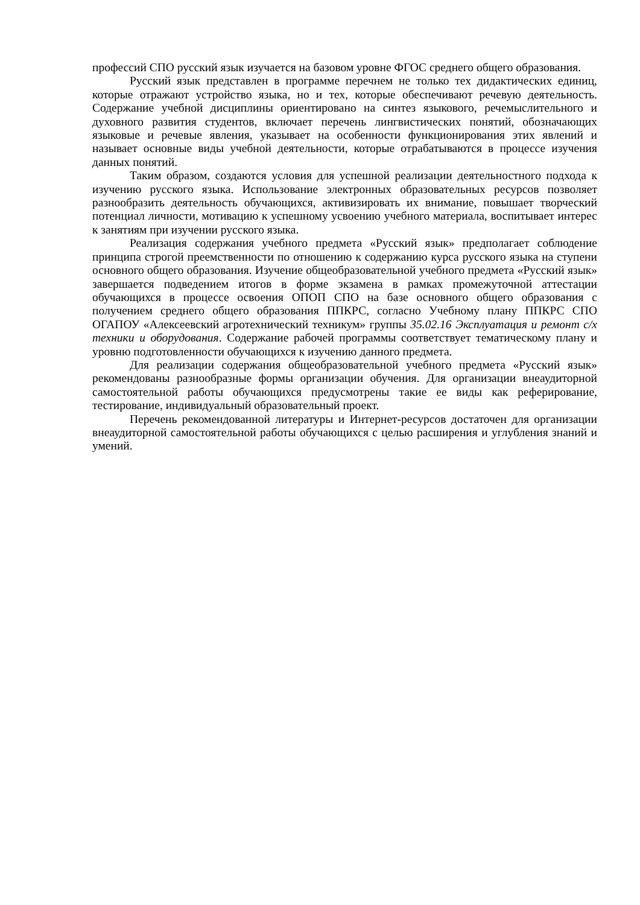профессий СПО русский язык изучается на базовом уровне ФГОС среднего общего образования.
Русский язык представлен в программе перечнем не только тех дидактических единиц, которые отражают устройство языка, но и тех, которые обеспечивают речевую деятельность. Содержание учебной дисциплины ориентировано на синтез языкового, речемыслительного и духовного развития студентов, включает перечень лингвистических понятий, обозначающих языковые и речевые явления, указывает на особенности функционирования этих явлений и называет основные виды учебной деятельности, которые отрабатываются в процессе изучения данных понятий.
Таким образом, создаются условия для успешной реализации деятельностного подхода к изучению русского языка. Использование электронных образовательных ресурсов позволяет разнообразить деятельность обучающихся, активизировать их внимание, повышает творческий потенциал личности, мотивацию к успешному усвоению учебного материала, воспитывает интерес к занятиям при изучении русского языка.
Реализация содержания учебного предмета «Русский язык» предполагает соблюдение принципа строгой преемственности по отношению к содержанию курса русского языка на ступени основного общего образования. Изучение общеобразовательной учебного предмета «Русский язык» завершается подведением итогов в форме экзамена в рамках промежуточной аттестации обучающихся в процессе освоения ОПОП СПО на базе основного общего образования с получением среднего общего образования ППКРС, согласно Учебному плану ППКРС СПО ОГАПОУ «Алексеевский агротехнический техникум» группы 35.02.16 Эксплуатация и ремонт с/х техники и оборудования. Содержание рабочей программы соответствует тематическому плану и уровню подготовленности обучающихся к изучению данного предмета.
Для реализации содержания общеобразовательной учебного предмета «Русский язык» рекомендованы разнообразные формы организации обучения. Для организации внеаудиторной самостоятельной работы обучающихся предусмотрены такие ее виды как реферирование, тестирование, индивидуальный образовательный проект.
Перечень рекомендованной литературы и Интернет-ресурсов достаточен для организации внеаудиторной самостоятельной работы обучающихся с целью расширения и углубления знаний и умений.